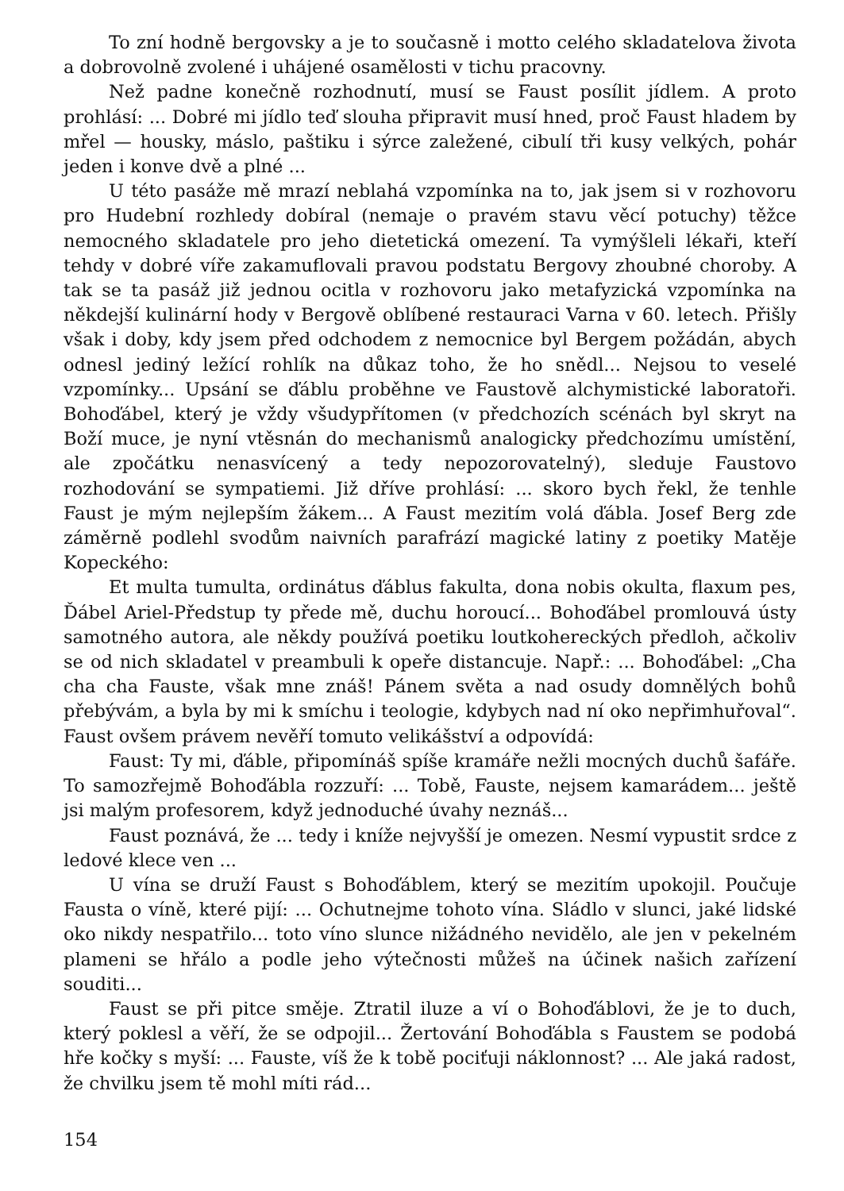To zní hodně bergovsky a je to současně i motto celého skladatelova života a dobrovolně zvolené i uhájené osamělosti v tichu pracovny.
Než padne konečně rozhodnutí, musí se Faust posílit jídlem. A proto prohlásí: ... Dobré mi jídlo teď slouha připravit musí hned, proč Faust hladem by mřel — housky, máslo, paštiku i sýrce zaležené, cibulí tři kusy velkých, pohár jeden i konve dvě a plné ...
U této pasáže mě mrazí neblahá vzpomínka na to, jak jsem si v rozhovoru pro Hudební rozhledy dobíral (nemaje o pravém stavu věcí potuchy) těžce nemocného skladatele pro jeho dietetická omezení. Ta vymýšleli lékaři, kteří tehdy v dobré víře zakamuflovali pravou podstatu Bergovy zhoubné choroby. A tak se ta pasáž již jednou ocitla v rozhovoru jako metafyzická vzpomínka na někdejší kulinární hody v Bergově oblíbené restauraci Varna v 60. letech. Přišly však i doby, kdy jsem před odchodem z nemocnice byl Bergem požádán, abych odnesl jediný ležící rohlík na důkaz toho, že ho snědl... Nejsou to veselé vzpomínky... Upsání se ďáblu proběhne ve Faustově alchymistické laboratoři. Bohoďábel, který je vždy všudypřítomen (v předchozích scénách byl skryt na Boží muce, je nyní vtěsnán do mechanismů analogicky předchozímu umístění, ale zpočátku nenasvícený a tedy nepozorovatelný), sleduje Faustovo rozhodování se sympatiemi. Již dříve prohlásí: ... skoro bych řekl, že tenhle Faust je mým nejlepším žákem... A Faust mezitím volá ďábla. Josef Berg zde záměrně podlehl svodům naivních parafrází magické latiny z poetiky Matěje Kopeckého:
Et multa tumulta, ordinátus ďáblus fakulta, dona nobis okulta, flaxum pes, Ďábel Ariel-Předstup ty přede mě, duchu horoucí... Bohoďábel promlouvá ústy samotného autora, ale někdy používá poetiku loutkohereckých předloh, ačkoliv se od nich skladatel v preambuli k opeře distancuje. Např.: ... Bohoďábel: „Cha cha cha Fauste, však mne znáš! Pánem světa a nad osudy domnělých bohů přebývám, a byla by mi k smíchu i teologie, kdybych nad ní oko nepřimhuřoval“. Faust ovšem právem nevěří tomuto velikášství a odpovídá:
Faust: Ty mi, ďáble, připomínáš spíše kramáře nežli mocných duchů šafáře. To samozřejmě Bohoďábla rozzuří: ... Tobě, Fauste, nejsem kamarádem... ještě jsi malým profesorem, když jednoduché úvahy neznáš...
Faust poznává, že ... tedy i kníže nejvyšší je omezen. Nesmí vypustit srdce z ledové klece ven ...
U vína se druží Faust s Bohoďáblem, který se mezitím upokojil. Poučuje Fausta o víně, které pijí: ... Ochutnejme tohoto vína. Sládlo v slunci, jaké lidské oko nikdy nespatřilo... toto víno slunce nižádného nevidělo, ale jen v pekelném plameni se hřálo a podle jeho výtečnosti můžeš na účinek našich zařízení souditi...
Faust se při pitce směje. Ztratil iluze a ví o Bohoďáblovi, že je to duch, který poklesl a věří, že se odpojil... Žertování Bohoďábla s Faustem se podobá hře kočky s myší: ... Fauste, víš že k tobě pociťuji náklonnost? ... Ale jaká radost, že chvilku jsem tě mohl míti rád...
154